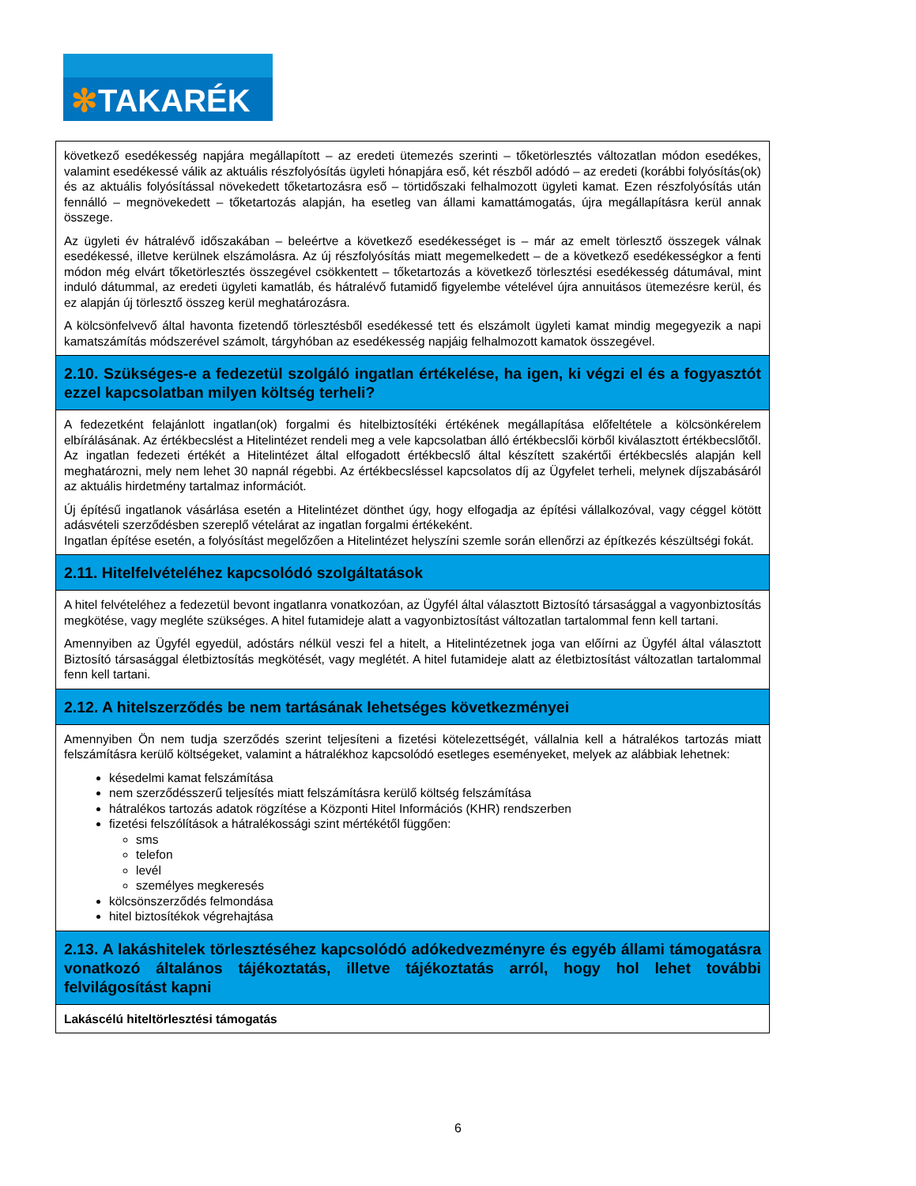✻TAKARÉK
| következő esedékesség napjára megállapított – az eredeti ütemezés szerinti – tőketörlesztés változatlan módon esedékes, valamint esedékessé válik az aktuális részfolyósítás ügyleti hónapjára eső, két részből adódó – az eredeti (korábbi folyósítás(ok) és az aktuális folyósítással növekedett tőketartozásra eső – törtidőszaki felhalmozott ügyleti kamat. Ezen részfolyósítás után fennálló – megnövekedett – tőketartozás alapján, ha esetleg van állami kamattámogatás, újra megállapításra kerül annak összege. Az ügyleti év hátralévő időszakában – beleértve a következő esedékességet is – már az emelt törlesztő összegek válnak esedékessé, illetve kerülnek elszámolásra. Az új részfolyósítás miatt megemelkedett – de a következő esedékességkor a fenti módon még elvárt tőketörlesztés összegével csökkentett – tőketartozás a következő törlesztési esedékesség dátumával, mint induló dátummal, az eredeti ügyleti kamatláb, és hátralévő futamidő figyelembe vételével újra annuitásos ütemezésre kerül, és ez alapján új törlesztő összeg kerül meghatározásra. A kölcsönfelvevő által havonta fizetendő törlesztésből esedékessé tett és elszámolt ügyleti kamat mindig megegyezik a napi kamatszámítás módszerével számolt, tárgyhóban az esedékesség napjáig felhalmozott kamatok összegével. |
| 2.10. Szükséges-e a fedezetül szolgáló ingatlan értékelése, ha igen, ki végzi el és a fogyasztót ezzel kapcsolatban milyen költség terheli? |
| A fedezetként felajánlott ingatlan(ok) forgalmi és hitelbiztosítéki értékének megállapítása előfeltétele a kölcsönkérelem elbírálásának. Az értékbecslést a Hitelintézet rendeli meg a vele kapcsolatban álló értékbecslői körből kiválasztott értékbecslőtől. Az ingatlan fedezeti értékét a Hitelintézet által elfogadott értékbecslő által készített szakértői értékbecslés alapján kell meghatározni, mely nem lehet 30 napnál régebbi. Az értékbecsléssel kapcsolatos díj az Ügyfelet terheli, melynek díjszabásáról az aktuális hirdetmény tartalmaz információt. Új építésű ingatlanok vásárlása esetén a Hitelintézet dönthet úgy, hogy elfogadja az építési vállalkozóval, vagy céggel kötött adásvételi szerződésben szereplő vételárat az ingatlan forgalmi értékeként. Ingatlan építése esetén, a folyósítást megelőzően a Hitelintézet helyszíni szemle során ellenőrzi az építkezés készültségi fokát. |
| 2.11. Hitelfelvételéhez kapcsolódó szolgáltatások |
| A hitel felvételéhez a fedezetül bevont ingatlanra vonatkozóan, az Ügyfél által választott Biztosító társasággal a vagyonbiztosítás megkötése, vagy megléte szükséges. A hitel futamideje alatt a vagyonbiztosítást változatlan tartalommal fenn kell tartani. Amennyiben az Ügyfél egyedül, adóstárs nélkül veszi fel a hitelt, a Hitelintézetnek joga van előírni az Ügyfél által választott Biztosító társasággal életbiztosítás megkötését, vagy meglétét. A hitel futamideje alatt az életbiztosítást változatlan tartalommal fenn kell tartani. |
| 2.12. A hitelszerződés be nem tartásának lehetséges következményei |
| Amennyiben Ön nem tudja szerződés szerint teljesíteni a fizetési kötelezettségét, vállalnia kell a hátralékos tartozás miatt felszámításra kerülő költségeket, valamint a hátralékhoz kapcsolódó esetleges eseményeket, melyek az alábbiak lehetnek: késedelmi kamat felszámítása nem szerződésszerű teljesítés miatt felszámításra kerülő költség felszámítása hátralékos tartozás adatok rögzítése a Központi Hitel Információs (KHR) rendszerben fizetési felszólítások a hátralékossági szint mértékétől függően: sms telefon levél személyes megkeresés kölcsönszerződés felmondása hitel biztosítékok végrehajtása |
| 2.13. A lakáshitelek törlesztéséhez kapcsolódó adókedvezményre és egyéb állami támogatásra vonatkozó általános tájékoztatás, illetve tájékoztatás arról, hogy hol lehet további felvilágosítást kapni |
| Lakáscélú hiteltörlesztési támogatás |
6